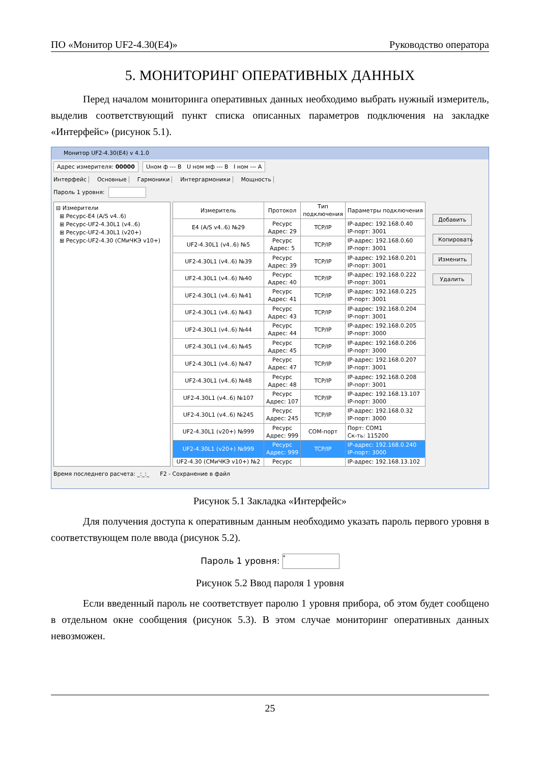ПО «Монитор UF2-4.30(E4)» Руководство оператора
5. МОНИТОРИНГ ОПЕРАТИВНЫХ ДАННЫХ
Перед началом мониторинга оперативных данных необходимо выбрать нужный измеритель, выделив соответствующий пункт списка описанных параметров подключения на закладке «Интерфейс» (рисунок 5.1).
Монитор UF2-4.30(E4) v 4.1.0
Адрес измерителя: 00000 Uном ф --- В U ном мф --- В I ном --- А
Интерфейс Основные Гармоники Интергармоники Мощность
Пароль 1 уровня:
⊟ Измерители
⊞ Ресурс-E4 (A/S v4..6)
⊞ Ресурс-UF2-4.30L1 (v4..6)
⊞ Ресурс-UF2-4.30L1 (v20+)
⊞ Ресурс-UF2-4.30 (СМиЧКЭ v10+)
| Измеритель | Протокол | Тип подключения | Параметры подключения |
| --- | --- | --- | --- |
| E4 (A/S v4..6) №29 | Ресурс Адрес: 29 | TCP/IP | IP-адрес: 192.168.0.40 IP-порт: 3001 |
| UF2-4.30L1 (v4..6) №5 | Ресурс Адрес: 5 | TCP/IP | IP-адрес: 192.168.0.60 IP-порт: 3001 |
| UF2-4.30L1 (v4..6) №39 | Ресурс Адрес: 39 | TCP/IP | IP-адрес: 192.168.0.201 IP-порт: 3001 |
| UF2-4.30L1 (v4..6) №40 | Ресурс Адрес: 40 | TCP/IP | IP-адрес: 192.168.0.222 IP-порт: 3001 |
| UF2-4.30L1 (v4..6) №41 | Ресурс Адрес: 41 | TCP/IP | IP-адрес: 192.168.0.225 IP-порт: 3001 |
| UF2-4.30L1 (v4..6) №43 | Ресурс Адрес: 43 | TCP/IP | IP-адрес: 192.168.0.204 IP-порт: 3001 |
| UF2-4.30L1 (v4..6) №44 | Ресурс Адрес: 44 | TCP/IP | IP-адрес: 192.168.0.205 IP-порт: 3000 |
| UF2-4.30L1 (v4..6) №45 | Ресурс Адрес: 45 | TCP/IP | IP-адрес: 192.168.0.206 IP-порт: 3000 |
| UF2-4.30L1 (v4..6) №47 | Ресурс Адрес: 47 | TCP/IP | IP-адрес: 192.168.0.207 IP-порт: 3001 |
| UF2-4.30L1 (v4..6) №48 | Ресурс Адрес: 48 | TCP/IP | IP-адрес: 192.168.0.208 IP-порт: 3001 |
| UF2-4.30L1 (v4..6) №107 | Ресурс Адрес: 107 | TCP/IP | IP-адрес: 192.168.13.107 IP-порт: 3000 |
| UF2-4.30L1 (v4..6) №245 | Ресурс Адрес: 245 | TCP/IP | IP-адрес: 192.168.0.32 IP-порт: 3000 |
| UF2-4.30L1 (v20+) №999 | Ресурс Адрес: 999 | COM-порт | Порт: COM1 Ск-ть: 115200 |
| UF2-4.30L1 (v20+) №999 | Ресурс Адрес: 999 | TCP/IP | IP-адрес: 192.168.0.240 IP-порт: 3000 |
| UF2-4.30 (СМиЧКЭ v10+) №2 | Ресурс | | IP-адрес: 192.168.13.102 |
Добавить
Копировать
Изменить
Удалить
Время последнего расчета: _:_:_ F2 - Сохранение в файл
Рисунок 5.1 Закладка «Интерфейс»
Для получения доступа к оперативным данным необходимо указать пароль первого уровня в соответствующем поле ввода (рисунок 5.2).
Пароль 1 уровня: *
Рисунок 5.2 Ввод пароля 1 уровня
Если введенный пароль не соответствует паролю 1 уровня прибора, об этом будет сообщено в отдельном окне сообщения (рисунок 5.3). В этом случае мониторинг оперативных данных невозможен.
25